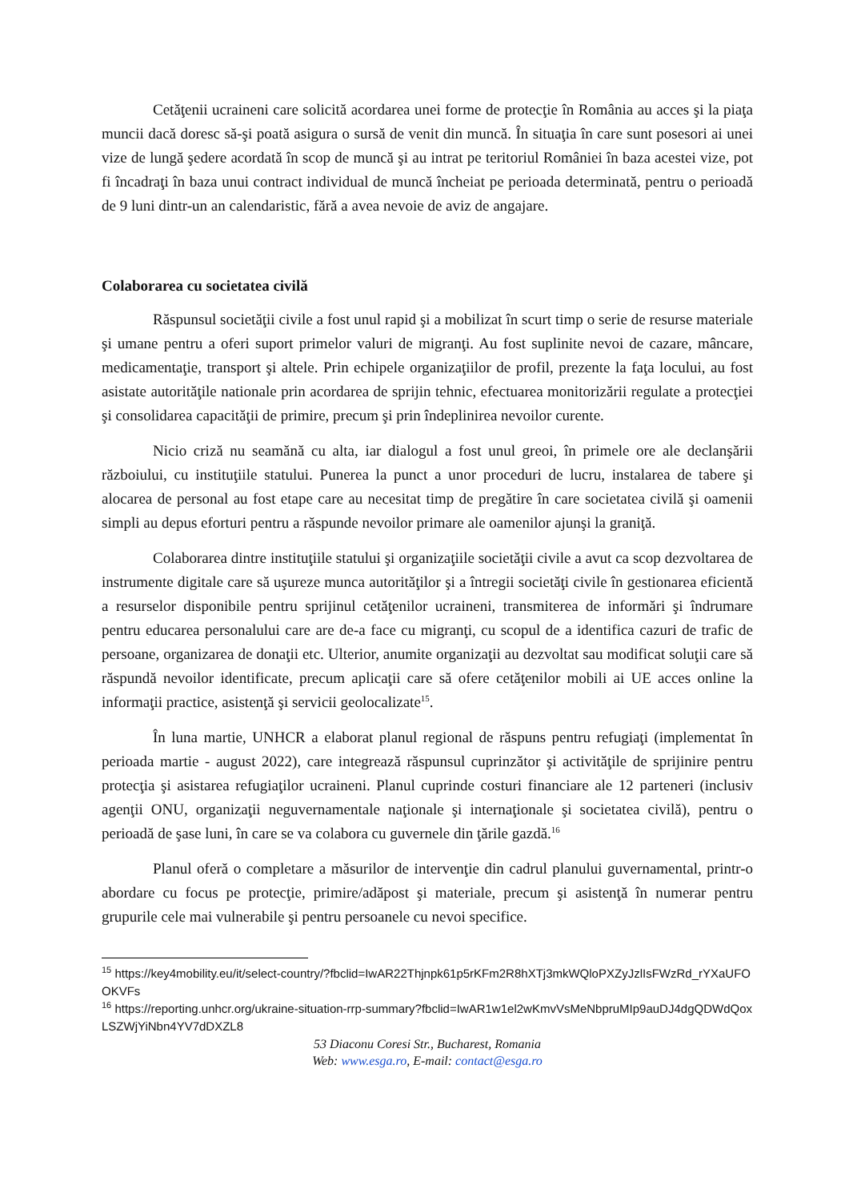Cetăţenii ucraineni care solicită acordarea unei forme de protecţie în România au acces şi la piaţa muncii dacă doresc să-şi poată asigura o sursă de venit din muncă. În situaţia în care sunt posesori ai unei vize de lungă şedere acordată în scop de muncă şi au intrat pe teritoriul României în baza acestei vize, pot fi încadraţi în baza unui contract individual de muncă încheiat pe perioada determinată, pentru o perioadă de 9 luni dintr-un an calendaristic, fără a avea nevoie de aviz de angajare.
Colaborarea cu societatea civilă
Răspunsul societăţii civile a fost unul rapid şi a mobilizat în scurt timp o serie de resurse materiale şi umane pentru a oferi suport primelor valuri de migranţi. Au fost suplinite nevoi de cazare, mâncare, medicamentaţie, transport şi altele. Prin echipele organizaţiilor de profil, prezente la faţa locului, au fost asistate autorităţile nationale prin acordarea de sprijin tehnic, efectuarea monitorizării regulate a protecţiei şi consolidarea capacităţii de primire, precum şi prin îndeplinirea nevoilor curente.
Nicio criză nu seamănă cu alta, iar dialogul a fost unul greoi, în primele ore ale declanşării războiului, cu instituţiile statului. Punerea la punct a unor proceduri de lucru, instalarea de tabere şi alocarea de personal au fost etape care au necesitat timp de pregătire în care societatea civilă şi oamenii simpli au depus eforturi pentru a răspunde nevoilor primare ale oamenilor ajunşi la graniţă.
Colaborarea dintre instituţiile statului şi organizaţiile societăţii civile a avut ca scop dezvoltarea de instrumente digitale care să uşureze munca autorităţilor şi a întregii societăţi civile în gestionarea eficientă a resurselor disponibile pentru sprijinul cetăţenilor ucraineni, transmiterea de informări şi îndrumare pentru educarea personalului care are de-a face cu migranţi, cu scopul de a identifica cazuri de trafic de persoane, organizarea de donaţii etc. Ulterior, anumite organizaţii au dezvoltat sau modificat soluţii care să răspundă nevoilor identificate, precum aplicaţii care să ofere cetăţenilor mobili ai UE acces online la informaţii practice, asistenţă şi servicii geolocalizate<sup>15</sup>.
În luna martie, UNHCR a elaborat planul regional de răspuns pentru refugiaţi (implementat în perioada martie - august 2022), care integrează răspunsul cuprinzător şi activităţile de sprijinire pentru protecţia şi asistarea refugiaţilor ucraineni. Planul cuprinde costuri financiare ale 12 parteneri (inclusiv agenţii ONU, organizaţii neguvernamentale naţionale şi internaţionale şi societatea civilă), pentru o perioadă de şase luni, în care se va colabora cu guvernele din ţările gazdă.<sup>16</sup>
Planul oferă o completare a măsurilor de intervenţie din cadrul planului guvernamental, printr-o abordare cu focus pe protecţie, primire/adăpost şi materiale, precum şi asistenţă în numerar pentru grupurile cele mai vulnerabile şi pentru persoanele cu nevoi specifice.
<sup>15</sup> https://key4mobility.eu/it/select-country/?fbclid=IwAR22Thjnpk61p5rKFm2R8hXTj3mkWQloPXZyJzlIsFWzRd_rYXaUFOOKVFs
<sup>16</sup> https://reporting.unhcr.org/ukraine-situation-rrp-summary?fbclid=IwAR1w1el2wKmvVsMeNbpruMIp9auDJ4dgQDWdQoxLSZWjYiNbn4YV7dDXZL8
53 Diaconu Coresi Str., Bucharest, Romania
Web: www.esga.ro, E-mail: contact@esga.ro